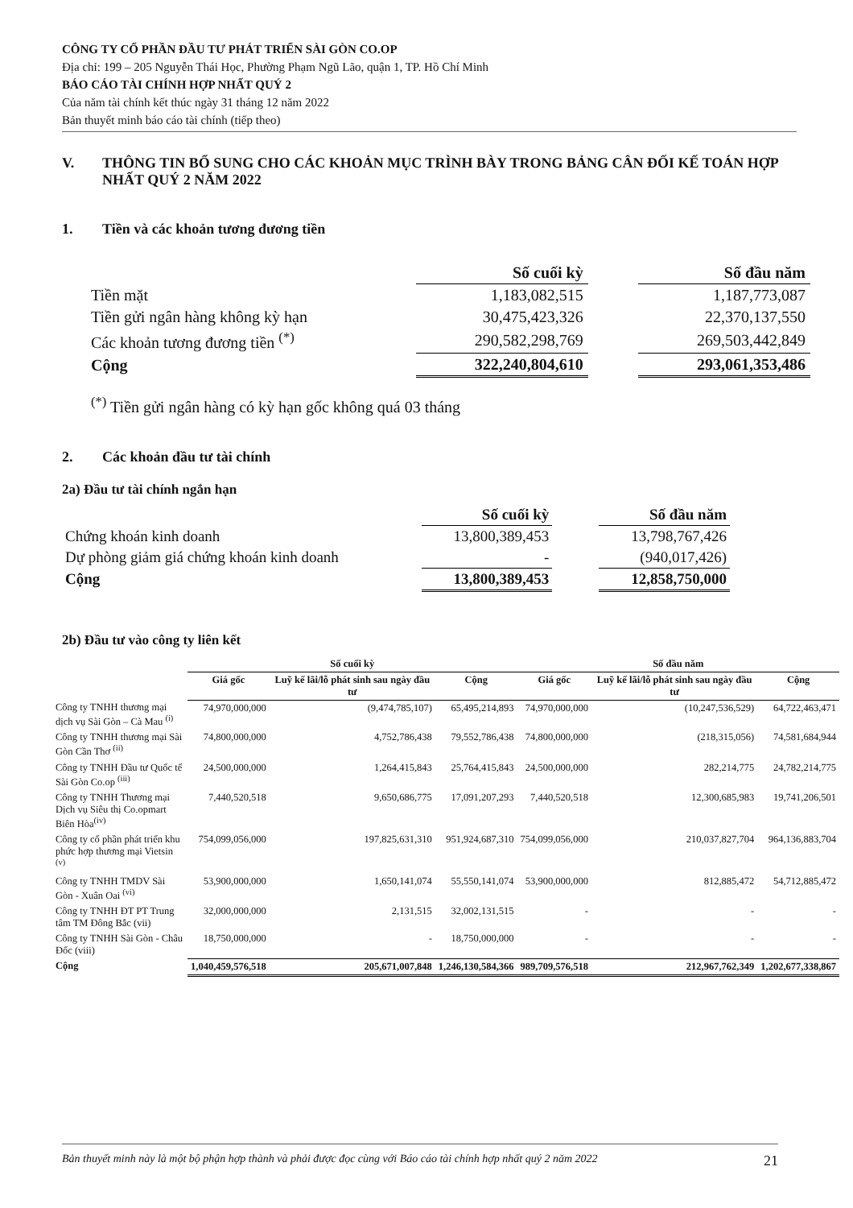CÔNG TY CỔ PHẦN ĐẦU TƯ PHÁT TRIỂN SÀI GÒN CO.OP
Địa chỉ: 199 – 205 Nguyễn Thái Học, Phường Phạm Ngũ Lão, quận 1, TP. Hồ Chí Minh
BÁO CÁO TÀI CHÍNH HỢP NHẤT QUÝ 2
Của năm tài chính kết thúc ngày 31 tháng 12 năm 2022
Bản thuyết minh báo cáo tài chính (tiếp theo)
V. THÔNG TIN BỔ SUNG CHO CÁC KHOẢN MỤC TRÌNH BÀY TRONG BẢNG CÂN ĐỐI KẾ TOÁN HỢP NHẤT QUÝ 2 NĂM 2022
1. Tiền và các khoản tương đương tiền
| | Số cuối kỳ | | Số đầu năm |
| --- | --- | --- | --- |
| Tiền mặt | 1,183,082,515 | | 1,187,773,087 |
| Tiền gửi ngân hàng không kỳ hạn | 30,475,423,326 | | 22,370,137,550 |
| Các khoản tương đương tiền <sup>(*)</sup> | 290,582,298,769 | | 269,503,442,849 |
| Cộng | 322,240,804,610 | | 293,061,353,486 |
<sup>(*)</sup> Tiền gửi ngân hàng có kỳ hạn gốc không quá 03 tháng
2. Các khoản đầu tư tài chính
2a) Đầu tư tài chính ngắn hạn
| | Số cuối kỳ | | Số đầu năm |
| --- | --- | --- | --- |
| Chứng khoán kinh doanh | 13,800,389,453 | | 13,798,767,426 |
| Dự phòng giảm giá chứng khoán kinh doanh | - | | (940,017,426) |
| Cộng | 13,800,389,453 | | 12,858,750,000 |
2b) Đầu tư vào công ty liên kết
| | Số cuối kỳ | | | Số đầu năm | | |
| --- | --- | --- | --- | --- | --- | --- |
| | Giá gốc | Luỹ kế lãi/lỗ phát sinh sau ngày đầu tư | Cộng | Giá gốc | Luỹ kế lãi/lỗ phát sinh sau ngày đầu tư | Cộng |
| Công ty TNHH thương mại dịch vụ Sài Gòn – Cà Mau <sup>(i)</sup> | 74,970,000,000 | (9,474,785,107) | 65,495,214,893 | 74,970,000,000 | (10,247,536,529) | 64,722,463,471 |
| Công ty TNHH thương mại Sài Gòn Cần Thơ <sup>(ii)</sup> | 74,800,000,000 | 4,752,786,438 | 79,552,786,438 | 74,800,000,000 | (218,315,056) | 74,581,684,944 |
| Công ty TNHH Đầu tư Quốc tế Sài Gòn Co.op <sup>(iii)</sup> | 24,500,000,000 | 1,264,415,843 | 25,764,415,843 | 24,500,000,000 | 282,214,775 | 24,782,214,775 |
| Công ty TNHH Thương mại Dịch vụ Siêu thị Co.opmart Biên Hòa<sup>(iv)</sup> | 7,440,520,518 | 9,650,686,775 | 17,091,207,293 | 7,440,520,518 | 12,300,685,983 | 19,741,206,501 |
| Công ty cổ phần phát triển khu phức hợp thương mại Vietsin <sup>(v)</sup> | 754,099,056,000 | 197,825,631,310 | 951,924,687,310 | 754,099,056,000 | 210,037,827,704 | 964,136,883,704 |
| Công ty TNHH TMDV Sài Gòn - Xuân Oai <sup>(vi)</sup> | 53,900,000,000 | 1,650,141,074 | 55,550,141,074 | 53,900,000,000 | 812,885,472 | 54,712,885,472 |
| Công ty TNHH ĐT PT Trung tâm TM Đông Bắc (vii) | 32,000,000,000 | 2,131,515 | 32,002,131,515 | - | - | - |
| Công ty TNHH Sài Gòn - Châu Đốc (viii) | 18,750,000,000 | - | 18,750,000,000 | - | - | - |
| Cộng | 1,040,459,576,518 | 205,671,007,848 | 1,246,130,584,366 | 989,709,576,518 | 212,967,762,349 | 1,202,677,338,867 |
Bản thuyết minh này là một bộ phận hợp thành và phải được đọc cùng với Báo cáo tài chính hợp nhất quý 2 năm 2022 21